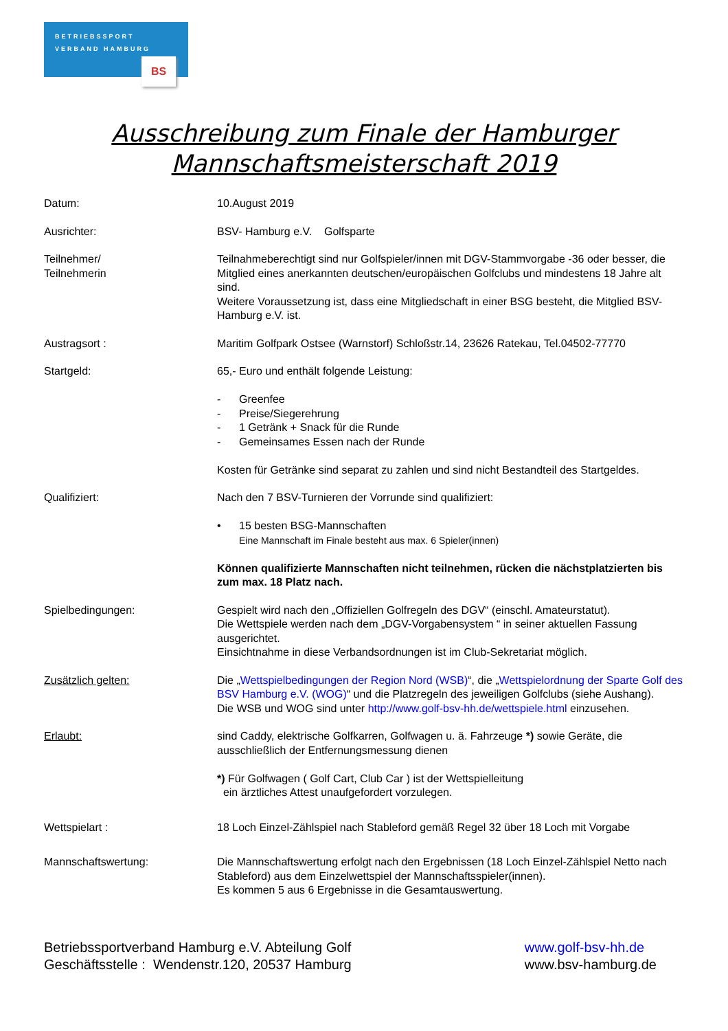BETRIEBSSPORT
VERBAND HAMBURG
BS
Ausschreibung zum Finale der Hamburger
Mannschaftsmeisterschaft 2019
Datum: 10.August 2019
Ausrichter: BSV- Hamburg e.V. Golfsparte
Teilnehmer/
Teilnehmerin
Teilnahmeberechtigt sind nur Golfspieler/innen mit DGV-Stammvorgabe -36 oder besser, die Mitglied eines anerkannten deutschen/europäischen Golfclubs und mindestens 18 Jahre alt sind.
Weitere Voraussetzung ist, dass eine Mitgliedschaft in einer BSG besteht, die Mitglied BSV-Hamburg e.V. ist.
Austragsort : Maritim Golfpark Ostsee (Warnstorf) Schloßstr.14, 23626 Ratekau, Tel.04502-77770
Startgeld: 65,- Euro und enthält folgende Leistung:
- Greenfee
- Preise/Siegerehrung
- 1 Getränk + Snack für die Runde
- Gemeinsames Essen nach der Runde
Kosten für Getränke sind separat zu zahlen und sind nicht Bestandteil des Startgeldes.
Qualifiziert: Nach den 7 BSV-Turnieren der Vorrunde sind qualifiziert:
• 15 besten BSG-Mannschaften
Eine Mannschaft im Finale besteht aus max. 6 Spieler(innen)
Können qualifizierte Mannschaften nicht teilnehmen, rücken die nächstplatzierten bis zum max. 18 Platz nach.
Spielbedingungen: Gespielt wird nach den „Offiziellen Golfregeln des DGV“ (einschl. Amateurstatut).
Die Wettspiele werden nach dem „DGV-Vorgabensystem “ in seiner aktuellen Fassung ausgerichtet.
Einsichtnahme in diese Verbandsordnungen ist im Club-Sekretariat möglich.
Zusätzlich gelten: Die „Wettspielbedingungen der Region Nord (WSB)“, die „Wettspielordnung der Sparte Golf des BSV Hamburg e.V. (WOG)“ und die Platzregeln des jeweiligen Golfclubs (siehe Aushang).
Die WSB und WOG sind unter http://www.golf-bsv-hh.de/wettspiele.html einzusehen.
Erlaubt: sind Caddy, elektrische Golfkarren, Golfwagen u. ä. Fahrzeuge *) sowie Geräte, die ausschließlich der Entfernungsmessung dienen
*) Für Golfwagen ( Golf Cart, Club Car ) ist der Wettspielleitung
ein ärztliches Attest unaufgefordert vorzulegen.
Wettspielart : 18 Loch Einzel-Zählspiel nach Stableford gemäß Regel 32 über 18 Loch mit Vorgabe
Mannschaftswertung: Die Mannschaftswertung erfolgt nach den Ergebnissen (18 Loch Einzel-Zählspiel Netto nach Stableford) aus dem Einzelwettspiel der Mannschaftsspieler(innen).
Es kommen 5 aus 6 Ergebnisse in die Gesamtauswertung.
Betriebssportverband Hamburg e.V. Abteilung Golf
Geschäftsstelle : Wendenstr.120, 20537 Hamburg
www.golf-bsv-hh.de
www.bsv-hamburg.de